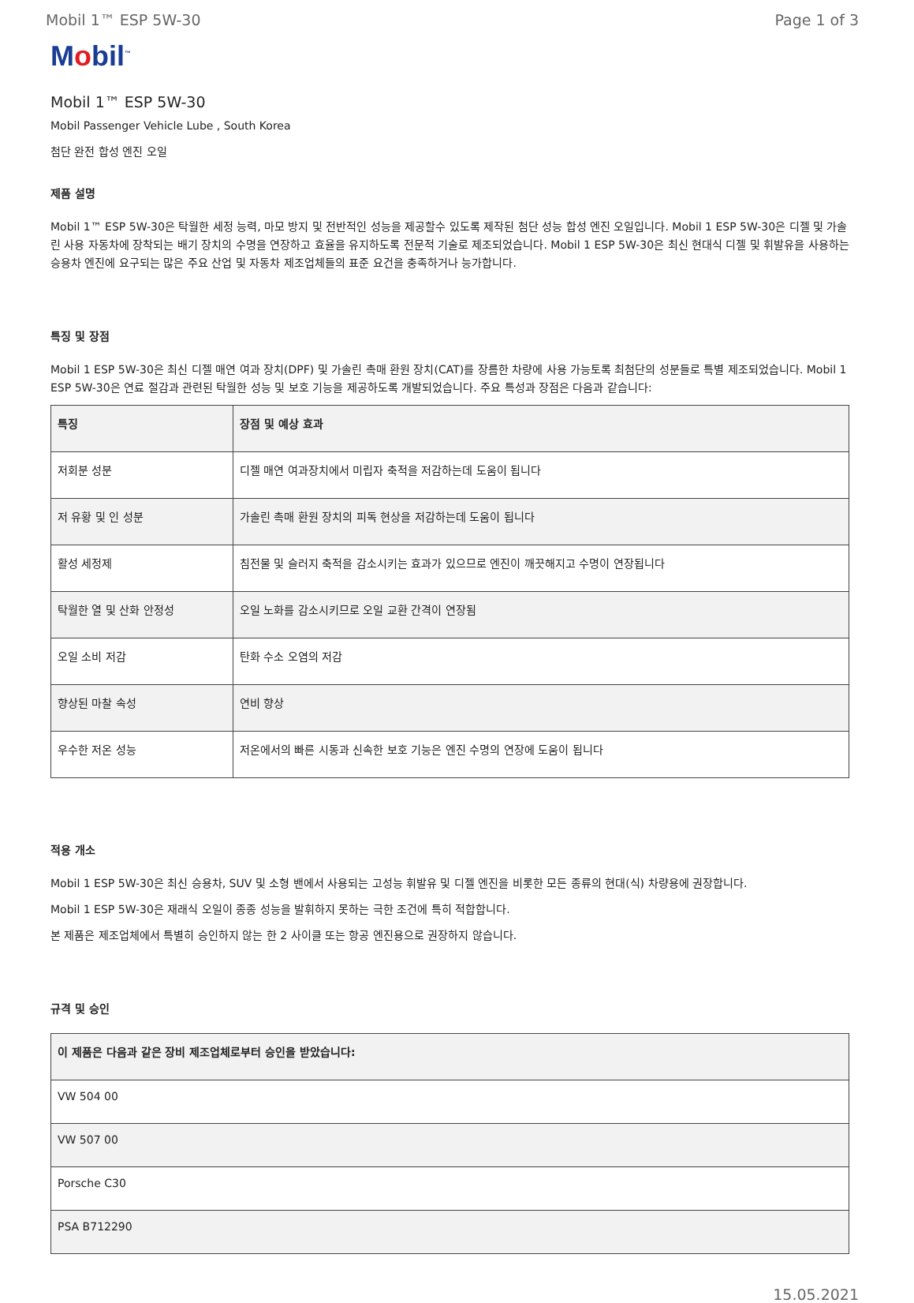Mobil 1™ ESP 5W-30 Page 1 of 3
Mobil<sup>™</sup>
Mobil 1™ ESP 5W-30
Mobil Passenger Vehicle Lube , South Korea
첨단 완전 합성 엔진 오일
제품 설명
Mobil 1™ ESP 5W-30은 탁월한 세정 능력, 마모 방지 및 전반적인 성능을 제공할수 있도록 제작된 첨단 성능 합성 엔진 오일입니다. Mobil 1 ESP 5W-30은 디젤 및 가솔린 사용 자동차에 장착되는 배기 장치의 수명을 연장하고 효율을 유지하도록 전문적 기술로 제조되었습니다. Mobil 1 ESP 5W-30은 최신 현대식 디젤 및 휘발유을 사용하는 승용차 엔진에 요구되는 많은 주요 산업 및 자동차 제조업체들의 표준 요건을 충족하거나 능가합니다.
특징 및 장점
Mobil 1 ESP 5W-30은 최신 디젤 매연 여과 장치(DPF) 및 가솔린 촉매 환원 장치(CAT)를 장름한 차량에 사용 가능토록 최첨단의 성분들로 특별 제조되었습니다. Mobil 1 ESP 5W-30은 연료 절감과 관련된 탁월한 성능 및 보호 기능을 제공하도록 개발되었습니다. 주요 특성과 장점은 다음과 같습니다:
| 특징 | 장점 및 예상 효과 |
| --- | --- |
| 저회분 성분 | 디젤 매연 여과장치에서 미립자 축적을 저감하는데 도움이 됩니다 |
| 저 유황 및 인 성분 | 가솔린 촉매 환원 장치의 피독 현상을 저감하는데 도움이 됩니다 |
| 활성 세정제 | 침전물 및 슬러지 축적을 감소시키는 효과가 있으므로 엔진이 깨끗해지고 수명이 연장됩니다 |
| 탁월한 열 및 산화 안정성 | 오일 노화를 감소시키므로 오일 교환 간격이 연장됨 |
| 오일 소비 저감 | 탄화 수소 오염의 저감 |
| 향상된 마찰 속성 | 연비 향상 |
| 우수한 저온 성능 | 저온에서의 빠른 시동과 신속한 보호 기능은 엔진 수명의 연장에 도움이 됩니다 |
적용 개소
Mobil 1 ESP 5W-30은 최신 승용차, SUV 및 소형 밴에서 사용되는 고성능 휘발유 및 디젤 엔진을 비롯한 모든 종류의 현대(식) 차량용에 권장합니다.
Mobil 1 ESP 5W-30은 재래식 오일이 종종 성능을 발휘하지 못하는 극한 조건에 특히 적합합니다.
본 제품은 제조업체에서 특별히 승인하지 않는 한 2 사이클 또는 항공 엔진용으로 권장하지 않습니다.
규격 및 승인
| 이 제품은 다음과 같은 장비 제조업체로부터 승인을 받았습니다: |
| --- |
| VW 504 00 |
| VW 507 00 |
| Porsche C30 |
| PSA B712290 |
15.05.2021